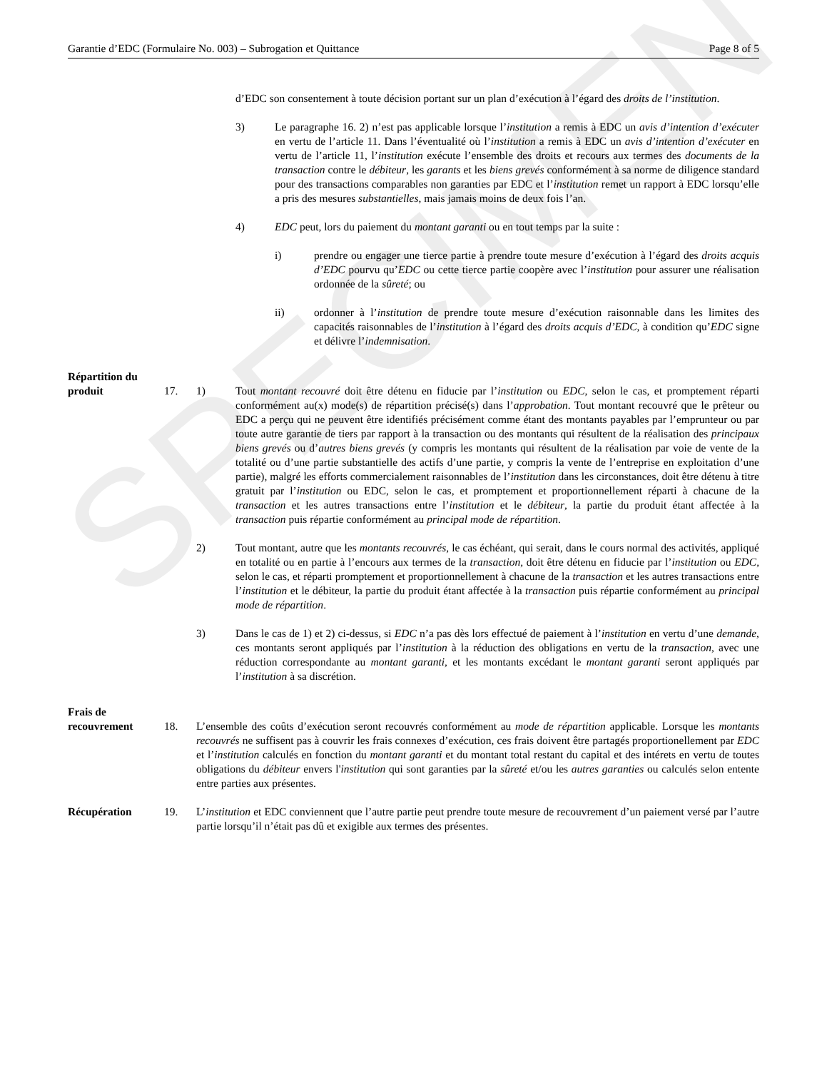SPECIMEN
Garantie d’EDC (Formulaire No. 003) – Subrogation et Quittance Page 8 of 5
d’EDC son consentement à toute décision portant sur un plan d’exécution à l’égard des droits de l’institution.
3) Le paragraphe 16. 2) n’est pas applicable lorsque l’institution a remis à EDC un avis d’intention d’exécuter en vertu de l’article 11. Dans l’éventualité où l’institution a remis à EDC un avis d’intention d’exécuter en vertu de l’article 11, l’institution exécute l’ensemble des droits et recours aux termes des documents de la transaction contre le débiteur, les garants et les biens grevés conformément à sa norme de diligence standard pour des transactions comparables non garanties par EDC et l’institution remet un rapport à EDC lorsqu’elle a pris des mesures substantielles, mais jamais moins de deux fois l’an.
4) EDC peut, lors du paiement du montant garanti ou en tout temps par la suite :
i) prendre ou engager une tierce partie à prendre toute mesure d’exécution à l’égard des droits acquis d’EDC pourvu qu’EDC ou cette tierce partie coopère avec l’institution pour assurer une réalisation ordonnée de la sûreté; ou
ii) ordonner à l’institution de prendre toute mesure d’exécution raisonnable dans les limites des capacités raisonnables de l’institution à l’égard des droits acquis d’EDC, à condition qu’EDC signe et délivre l’indemnisation.
Répartition du
produit
17.
1)
Tout montant recouvré doit être détenu en fiducie par l’institution ou EDC, selon le cas, et promptement réparti conformément au(x) mode(s) de répartition précisé(s) dans l’approbation. Tout montant recouvré que le prêteur ou EDC a perçu qui ne peuvent être identifiés précisément comme étant des montants payables par l’emprunteur ou par toute autre garantie de tiers par rapport à la transaction ou des montants qui résultent de la réalisation des principaux biens grevés ou d’autres biens grevés (y compris les montants qui résultent de la réalisation par voie de vente de la totalité ou d’une partie substantielle des actifs d’une partie, y compris la vente de l’entreprise en exploitation d’une partie), malgré les efforts commercialement raisonnables de l’institution dans les circonstances, doit être détenu à titre gratuit par l’institution ou EDC, selon le cas, et promptement et proportionnellement réparti à chacune de la transaction et les autres transactions entre l’institution et le débiteur, la partie du produit étant affectée à la transaction puis répartie conformément au principal mode de répartition.
2) Tout montant, autre que les montants recouvrés, le cas échéant, qui serait, dans le cours normal des activités, appliqué en totalité ou en partie à l’encours aux termes de la transaction, doit être détenu en fiducie par l’institution ou EDC, selon le cas, et réparti promptement et proportionnellement à chacune de la transaction et les autres transactions entre l’institution et le débiteur, la partie du produit étant affectée à la transaction puis répartie conformément au principal mode de répartition.
3) Dans le cas de 1) et 2) ci-dessus, si EDC n’a pas dès lors effectué de paiement à l’institution en vertu d’une demande, ces montants seront appliqués par l’institution à la réduction des obligations en vertu de la transaction, avec une réduction correspondante au montant garanti, et les montants excédant le montant garanti seront appliqués par l’institution à sa discrétion.
Frais de
recouvrement
18.
L’ensemble des coûts d’exécution seront recouvrés conformément au mode de répartition applicable. Lorsque les montants recouvrés ne suffisent pas à couvrir les frais connexes d’exécution, ces frais doivent être partagés proportionellement par EDC et l’institution calculés en fonction du montant garanti et du montant total restant du capital et des intérets en vertu de toutes obligations du débiteur envers l'institution qui sont garanties par la sûreté et/ou les autres garanties ou calculés selon entente entre parties aux présentes.
Récupération 19. L’institution et EDC conviennent que l’autre partie peut prendre toute mesure de recouvrement d’un paiement versé par l’autre partie lorsqu’il n’était pas dû et exigible aux termes des présentes.